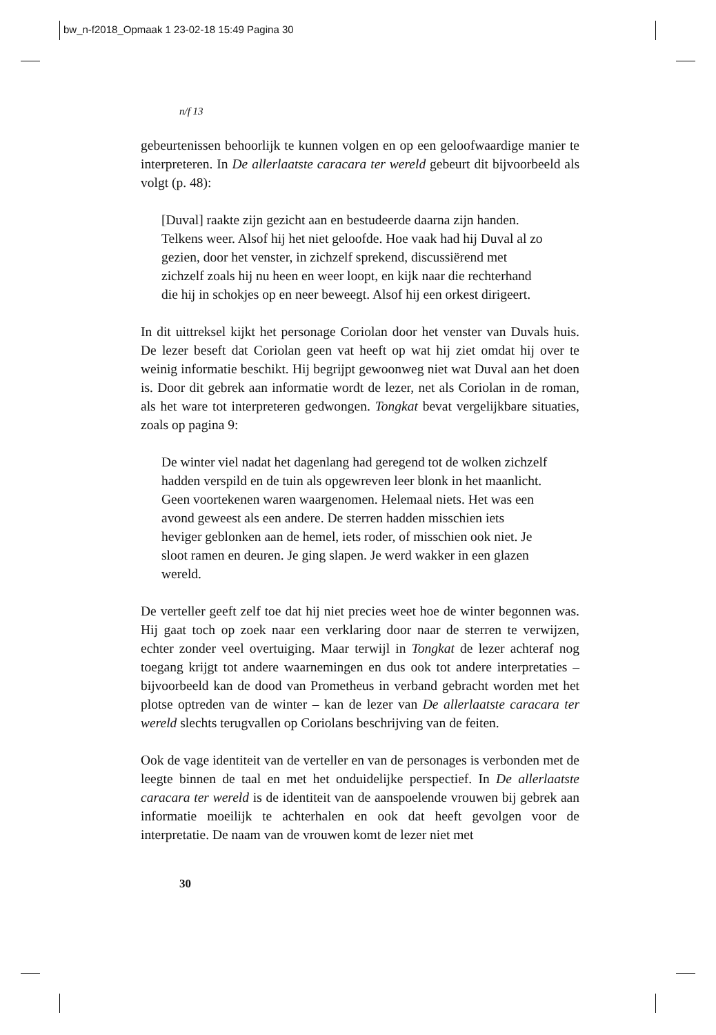bw_n-f2018_Opmaak 1 23-02-18 15:49 Pagina 30
n/f 13
gebeurtenissen behoorlijk te kunnen volgen en op een geloofwaardige manier te interpreteren. In De allerlaatste caracara ter wereld gebeurt dit bijvoorbeeld als volgt (p. 48):
[Duval] raakte zijn gezicht aan en bestudeerde daarna zijn handen. Telkens weer. Alsof hij het niet geloofde. Hoe vaak had hij Duval al zo gezien, door het venster, in zichzelf sprekend, discussiërend met zichzelf zoals hij nu heen en weer loopt, en kijk naar die rechterhand die hij in schokjes op en neer beweegt. Alsof hij een orkest dirigeert.
In dit uittreksel kijkt het personage Coriolan door het venster van Duvals huis. De lezer beseft dat Coriolan geen vat heeft op wat hij ziet omdat hij over te weinig informatie beschikt. Hij begrijpt gewoonweg niet wat Duval aan het doen is. Door dit gebrek aan informatie wordt de lezer, net als Coriolan in de roman, als het ware tot interpreteren gedwongen. Tongkat bevat vergelijkbare situaties, zoals op pagina 9:
De winter viel nadat het dagenlang had geregend tot de wolken zichzelf hadden verspild en de tuin als opgewreven leer blonk in het maanlicht. Geen voortekenen waren waargenomen. Helemaal niets. Het was een avond geweest als een andere. De sterren hadden misschien iets heviger geblonken aan de hemel, iets roder, of misschien ook niet. Je sloot ramen en deuren. Je ging slapen. Je werd wakker in een glazen wereld.
De verteller geeft zelf toe dat hij niet precies weet hoe de winter begonnen was. Hij gaat toch op zoek naar een verklaring door naar de sterren te verwijzen, echter zonder veel overtuiging. Maar terwijl in Tongkat de lezer achteraf nog toegang krijgt tot andere waarnemingen en dus ook tot andere interpretaties – bijvoorbeeld kan de dood van Prometheus in verband gebracht worden met het plotse optreden van de winter – kan de lezer van De allerlaatste caracara ter wereld slechts terugvallen op Coriolans beschrijving van de feiten.
Ook de vage identiteit van de verteller en van de personages is verbonden met de leegte binnen de taal en met het onduidelijke perspectief. In De allerlaatste caracara ter wereld is de identiteit van de aanspoelende vrouwen bij gebrek aan informatie moeilijk te achterhalen en ook dat heeft gevolgen voor de interpretatie. De naam van de vrouwen komt de lezer niet met
30